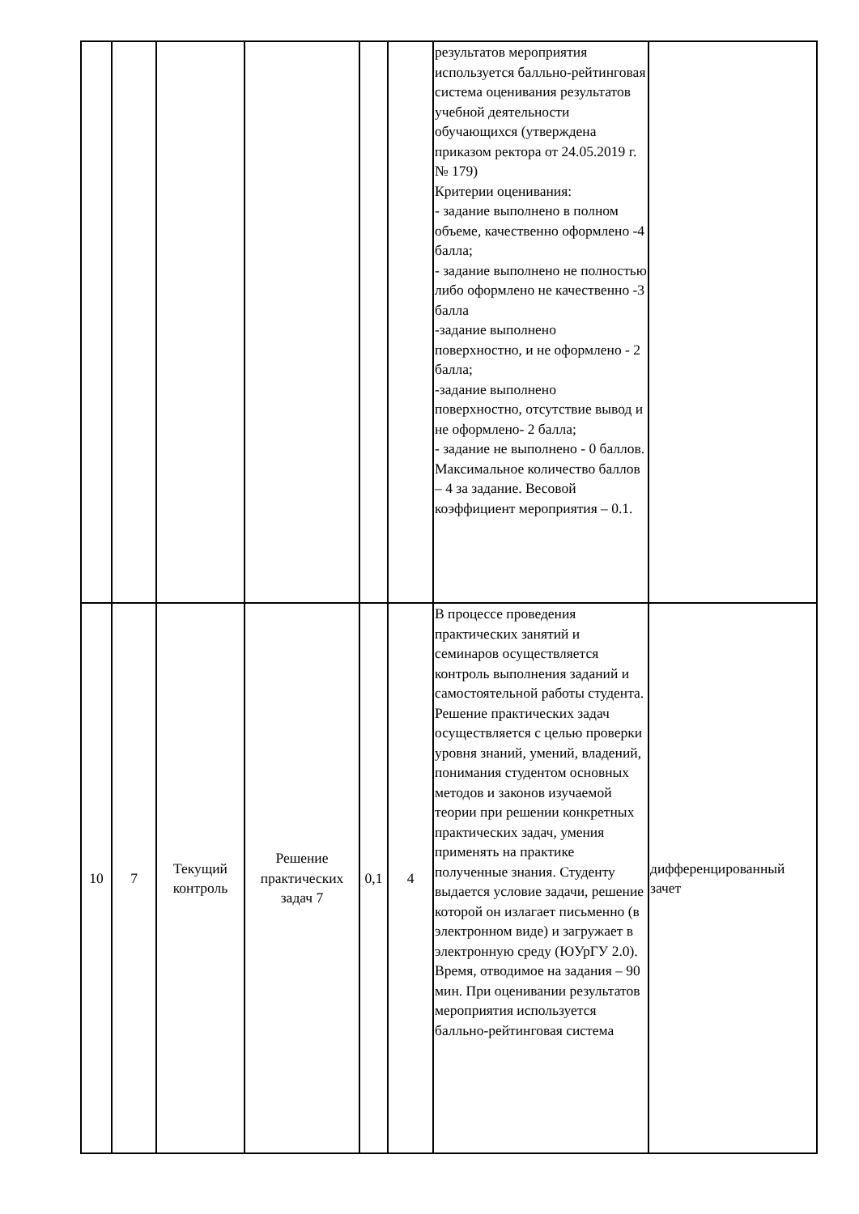| | | | | | | результатов мероприятия используется балльно-рейтинговая система оценивания результатов учебной деятельности обучающихся (утверждена приказом ректора от 24.05.2019 г. № 179) Критерии оценивания: - задание выполнено в полном объеме, качественно оформлено -4 балла; - задание выполнено не полностью либо оформлено не качественно -3 балла -задание выполнено поверхностно, и не оформлено - 2 балла; -задание выполнено поверхностно, отсутствие вывод и не оформлено- 2 балла; - задание не выполнено - 0 баллов. Максимальное количество баллов – 4 за задание. Весовой коэффициент мероприятия – 0.1. | |
| 10 | 7 | Текущий контроль | Решение практических задач 7 | 0,1 | 4 | В процессе проведения практических занятий и семинаров осуществляется контроль выполнения заданий и самостоятельной работы студента. Решение практических задач осуществляется с целью проверки уровня знаний, умений, владений, понимания студентом основных методов и законов изучаемой теории при решении конкретных практических задач, умения применять на практике полученные знания. Студенту выдается условие задачи, решение которой он излагает письменно (в электронном виде) и загружает в электронную среду (ЮУрГУ 2.0). Время, отводимое на задания – 90 мин. При оценивании результатов мероприятия используется балльно-рейтинговая система | дифференцированный зачет |